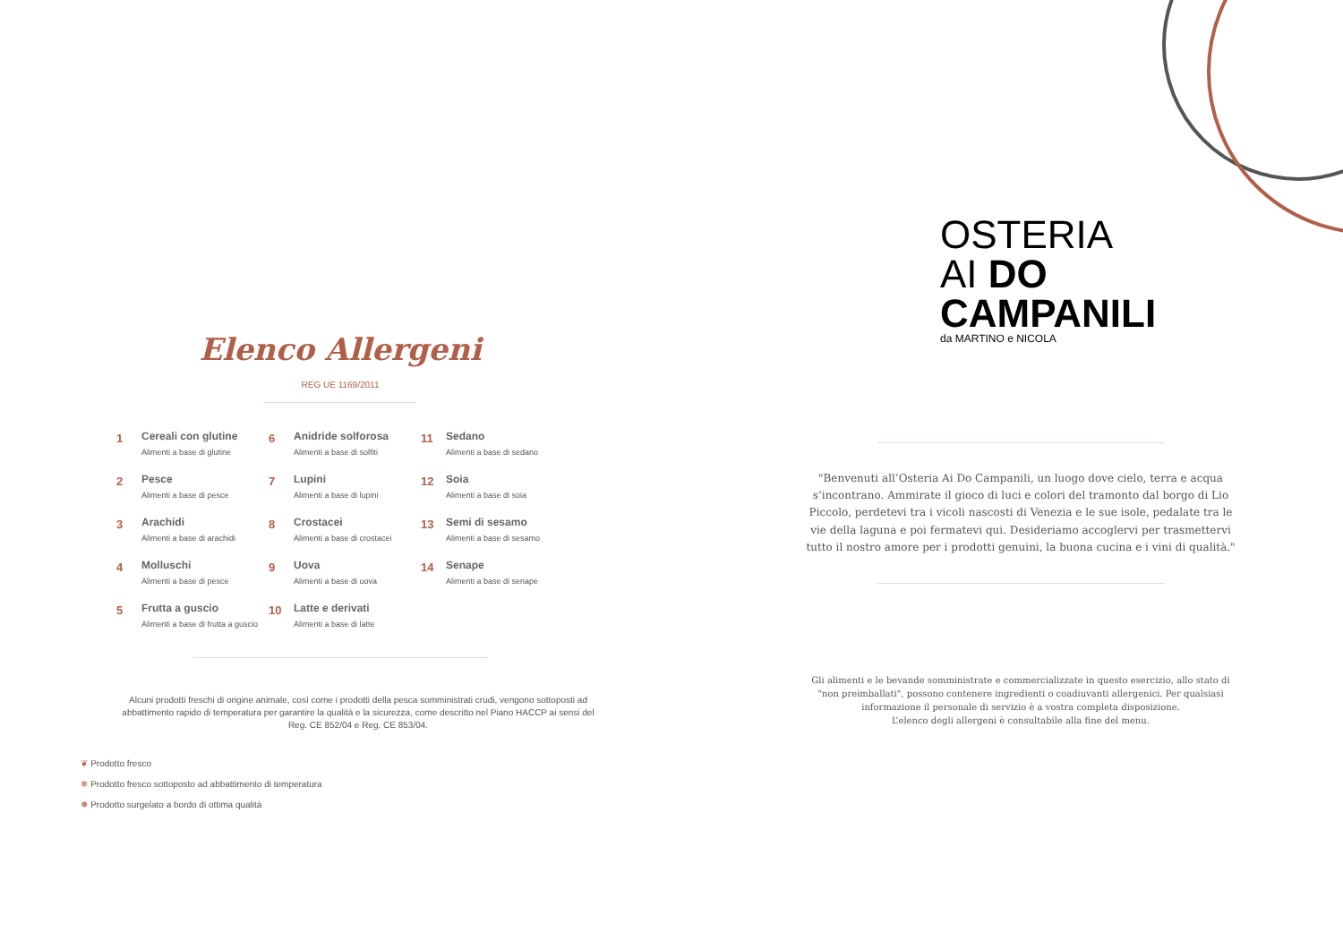Elenco Allergeni
REG UE 1169/2011
1 Cereali con glutine
Alimenti a base di glutine
6 Anidride solforosa
Alimenti a base di solfiti
11 Sedano
Alimenti a base di sedano
2 Pesce
Alimenti a base di pesce
7 Lupini
Alimenti a base di lupini
12 Soia
Alimenti a base di soia
3 Arachidi
Alimenti a base di arachidi
8 Crostacei
Alimenti a base di crostacei
13 Semi di sesamo
Alimenti a base di sesamo
4 Molluschi
Alimenti a base di pesce
9 Uova
Alimenti a base di uova
14 Senape
Alimenti a base di senape
5 Frutta a guscio
Alimenti a base di frutta a guscio
10 Latte e derivati
Alimenti a base di latte
Alcuni prodotti freschi di origine animale, così come i prodotti della pesca somministrati crudi, vengono sottoposti ad abbattimento rapido di temperatura per garantire la qualità e la sicurezza, come descritto nel Piano HACCP ai sensi del Reg. CE 852/04 e Reg. CE 853/04.
❦ Prodotto fresco
❄ Prodotto fresco sottoposto ad abbattimento di temperatura
❅ Prodotto surgelato a bordo di ottima qualità
OSTERIA
AI DO
CAMPANILI
da MARTINO e NICOLA
"Benvenuti all’Osteria Ai Do Campanili, un luogo dove cielo, terra e acqua s’incontrano. Ammirate il gioco di luci e colori del tramonto dal borgo di Lio Piccolo, perdetevi tra i vicoli nascosti di Venezia e le sue isole, pedalate tra le vie della laguna e poi fermatevi qui. Desideriamo accoglervi per trasmettervi tutto il nostro amore per i prodotti genuini, la buona cucina e i vini di qualità."
Gli alimenti e le bevande somministrate e commercializzate in questo esercizio, allo stato di "non preimballati", possono contenere ingredienti o coadiuvanti allergenici. Per qualsiasi informazione il personale di servizio è a vostra completa disposizione.
L’elenco degli allergeni è consultabile alla fine del menu.